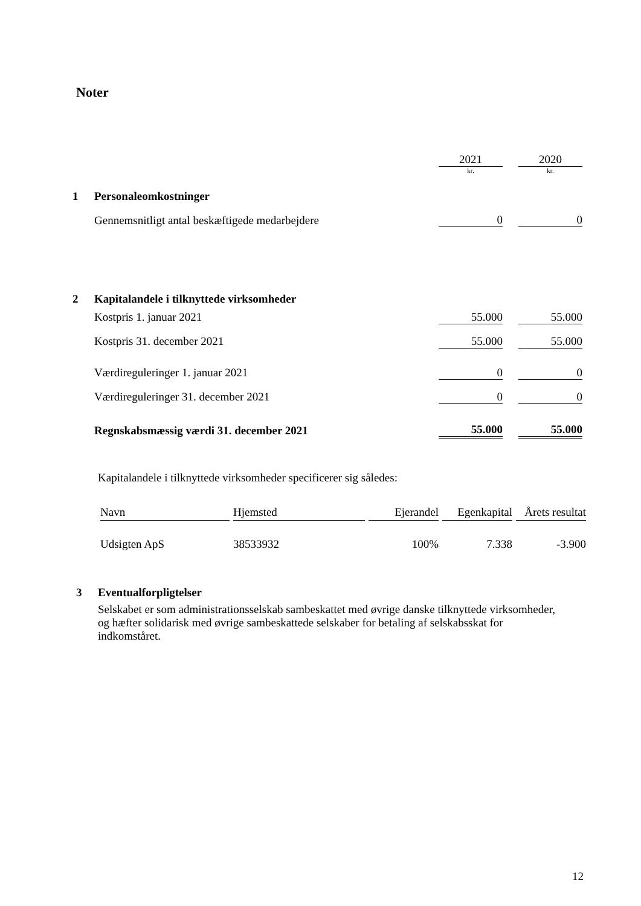Noter
| | | 2021 | | 2020 |
| | | kr. | | kr. |
| 1 | Personaleomkostninger | | | |
| | Gennemsnitligt antal beskæftigede medarbejdere | 0 | | 0 |
| 2 | Kapitalandele i tilknyttede virksomheder | | | |
| | Kostpris 1. januar 2021 | 55.000 | | 55.000 |
| | Kostpris 31. december 2021 | 55.000 | | 55.000 |
| | Værdireguleringer 1. januar 2021 | 0 | | 0 |
| | Værdireguleringer 31. december 2021 | 0 | | 0 |
| | Regnskabsmæssig værdi 31. december 2021 | 55.000 | | 55.000 |
Kapitalandele i tilknyttede virksomheder specificerer sig således:
| Navn | Hjemsted | Ejerandel | Egenkapital | Årets resultat |
| --- | --- | --- | --- | --- |
| Udsigten ApS | 38533932 | 100% | 7.338 | -3.900 |
3 Eventualforpligtelser
Selskabet er som administrationsselskab sambeskattet med øvrige danske tilknyttede virksomheder, og hæfter solidarisk med øvrige sambeskattede selskaber for betaling af selskabsskat for indkomståret.
12